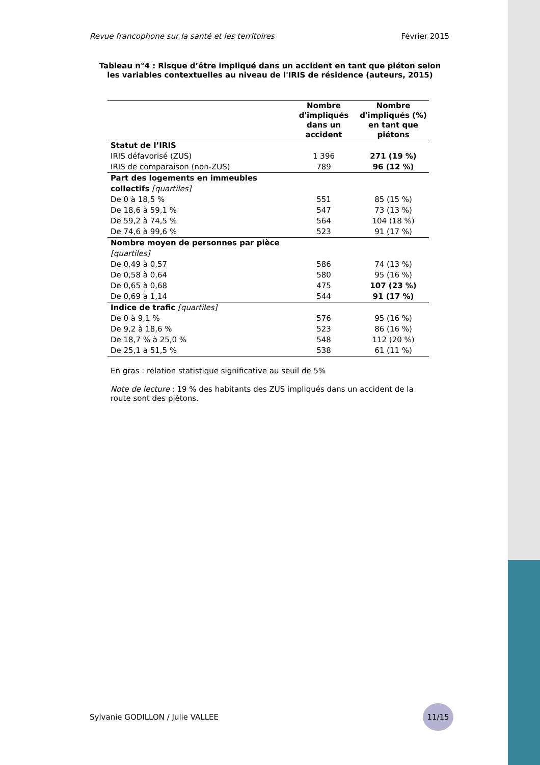Revue francophone sur la santé et les territoires Février 2015
Tableau n°4 : Risque d’être impliqué dans un accident en tant que piéton selon les variables contextuelles au niveau de l'IRIS de résidence (auteurs, 2015)
| | Nombre d'impliqués dans un accident | Nombre d'impliqués (%) en tant que piétons |
| --- | --- | --- |
| Statut de l’IRIS | | |
| IRIS défavorisé (ZUS) | 1 396 | 271 (19 %) |
| IRIS de comparaison (non-ZUS) | 789 | 96 (12 %) |
| Part des logements en immeubles collectifs [quartiles] | | |
| De 0 à 18,5 % | 551 | 85 (15 %) |
| De 18,6 à 59,1 % | 547 | 73 (13 %) |
| De 59,2 à 74,5 % | 564 | 104 (18 %) |
| De 74,6 à 99,6 % | 523 | 91 (17 %) |
| Nombre moyen de personnes par pièce [quartiles] | | |
| De 0,49 à 0,57 | 586 | 74 (13 %) |
| De 0,58 à 0,64 | 580 | 95 (16 %) |
| De 0,65 à 0,68 | 475 | 107 (23 %) |
| De 0,69 à 1,14 | 544 | 91 (17 %) |
| Indice de trafic [quartiles] | | |
| De 0 à 9,1 % | 576 | 95 (16 %) |
| De 9,2 à 18,6 % | 523 | 86 (16 %) |
| De 18,7 % à 25,0 % | 548 | 112 (20 %) |
| De 25,1 à 51,5 % | 538 | 61 (11 %) |
En gras : relation statistique significative au seuil de 5%
Note de lecture : 19 % des habitants des ZUS impliqués dans un accident de la route sont des piétons.
Sylvanie GODILLON / Julie VALLEE
11/15